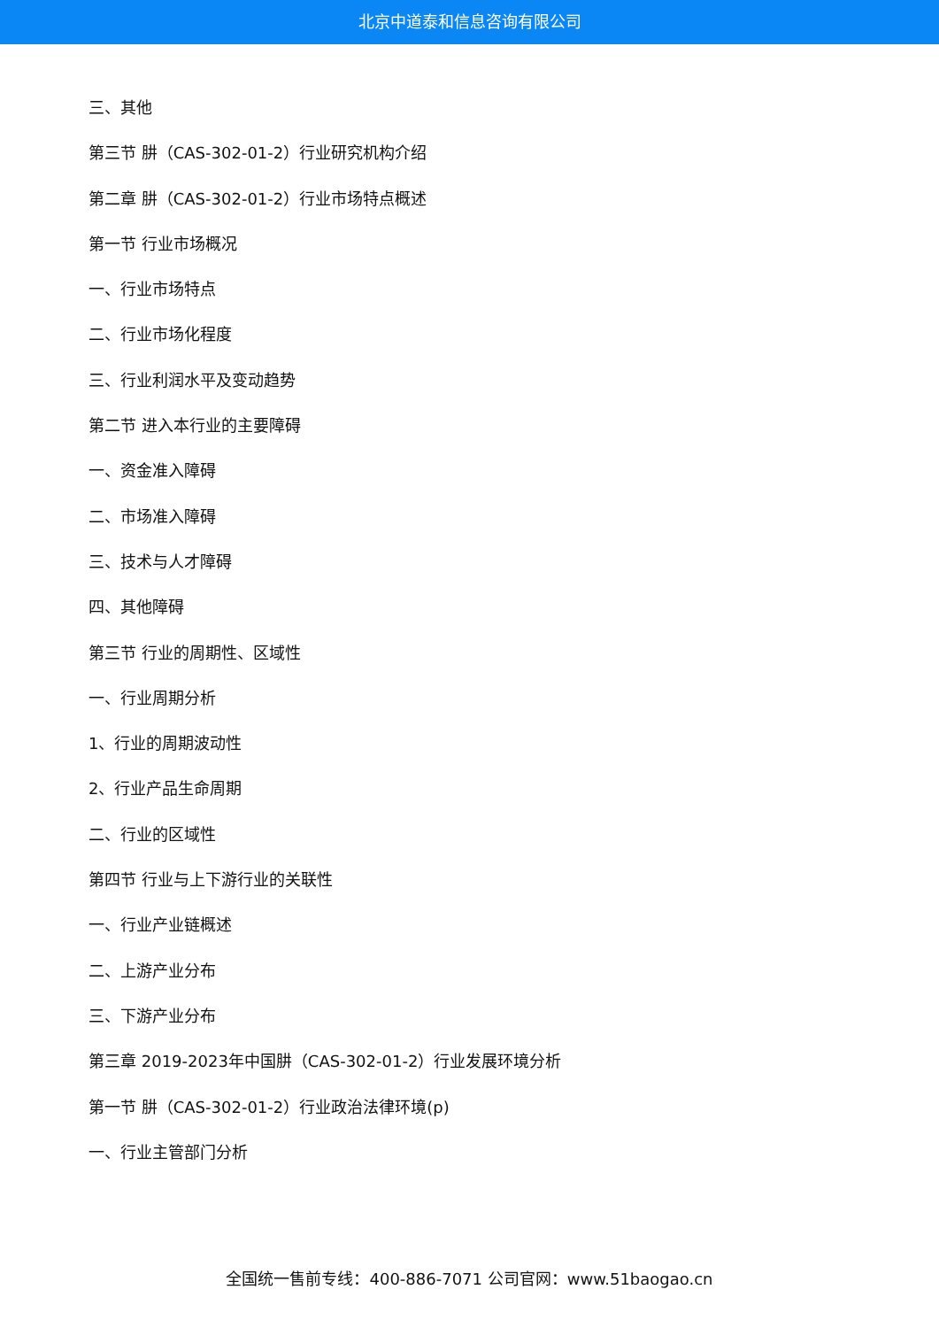北京中道泰和信息咨询有限公司
三、其他
第三节 肼（CAS-302-01-2）行业研究机构介绍
第二章 肼（CAS-302-01-2）行业市场特点概述
第一节 行业市场概况
一、行业市场特点
二、行业市场化程度
三、行业利润水平及变动趋势
第二节 进入本行业的主要障碍
一、资金准入障碍
二、市场准入障碍
三、技术与人才障碍
四、其他障碍
第三节 行业的周期性、区域性
一、行业周期分析
1、行业的周期波动性
2、行业产品生命周期
二、行业的区域性
第四节 行业与上下游行业的关联性
一、行业产业链概述
二、上游产业分布
三、下游产业分布
第三章 2019-2023年中国肼（CAS-302-01-2）行业发展环境分析
第一节 肼（CAS-302-01-2）行业政治法律环境(p)
一、行业主管部门分析
全国统一售前专线：400-886-7071 公司官网：www.51baogao.cn